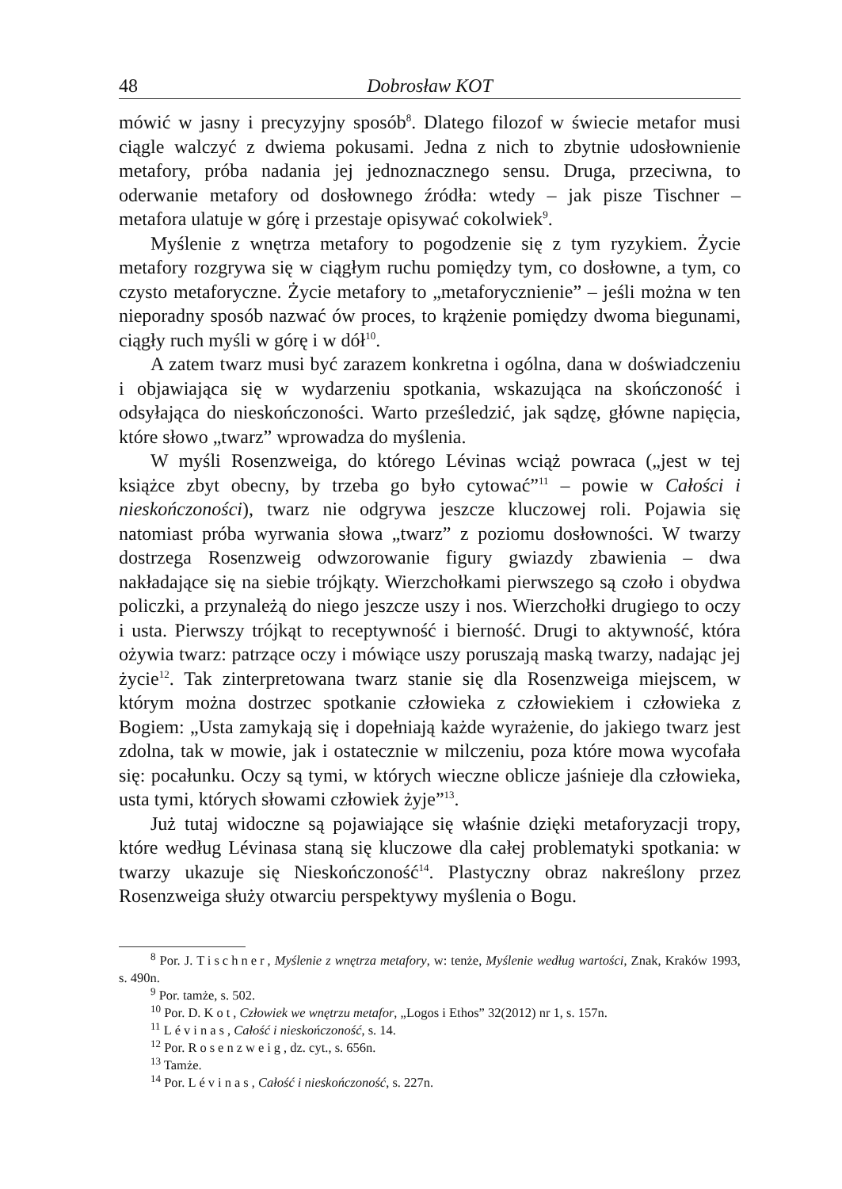48 Dobrosław KOT
mówić w jasny i precyzyjny sposób<sup>8</sup>. Dlatego filozof w świecie metafor musi ciągle walczyć z dwiema pokusami. Jedna z nich to zbytnie udosłownienie metafory, próba nadania jej jednoznacznego sensu. Druga, przeciwna, to oderwanie metafory od dosłownego źródła: wtedy – jak pisze Tischner – metafora ulatuje w górę i przestaje opisywać cokolwiek<sup>9</sup>.
Myślenie z wnętrza metafory to pogodzenie się z tym ryzykiem. Życie metafory rozgrywa się w ciągłym ruchu pomiędzy tym, co dosłowne, a tym, co czysto metaforyczne. Życie metafory to „metaforycznienie” – jeśli można w ten nieporadny sposób nazwać ów proces, to krążenie pomiędzy dwoma biegunami, ciągły ruch myśli w górę i w dół<sup>10</sup>.
A zatem twarz musi być zarazem konkretna i ogólna, dana w doświadczeniu i objawiająca się w wydarzeniu spotkania, wskazująca na skończoność i odsyłająca do nieskończoności. Warto prześledzić, jak sądzę, główne napięcia, które słowo „twarz” wprowadza do myślenia.
W myśli Rosenzweiga, do którego Lévinas wciąż powraca („jest w tej książce zbyt obecny, by trzeba go było cytować”<sup>11</sup> – powie w Całości i nieskończoności), twarz nie odgrywa jeszcze kluczowej roli. Pojawia się natomiast próba wyrwania słowa „twarz” z poziomu dosłowności. W twarzy dostrzega Rosenzweig odwzorowanie figury gwiazdy zbawienia – dwa nakładające się na siebie trójkąty. Wierzchołkami pierwszego są czoło i obydwa policzki, a przynależą do niego jeszcze uszy i nos. Wierzchołki drugiego to oczy i usta. Pierwszy trójkąt to receptywność i bierność. Drugi to aktywność, która ożywia twarz: patrzące oczy i mówiące uszy poruszają maską twarzy, nadając jej życie<sup>12</sup>. Tak zinterpretowana twarz stanie się dla Rosenzweiga miejscem, w którym można dostrzec spotkanie człowieka z człowiekiem i człowieka z Bogiem: „Usta zamykają się i dopełniają każde wyrażenie, do jakiego twarz jest zdolna, tak w mowie, jak i ostatecznie w milczeniu, poza które mowa wycofała się: pocałunku. Oczy są tymi, w których wieczne oblicze jaśnieje dla człowieka, usta tymi, których słowami człowiek żyje”<sup>13</sup>.
Już tutaj widoczne są pojawiające się właśnie dzięki metaforyzacji tropy, które według Lévinasa staną się kluczowe dla całej problematyki spotkania: w twarzy ukazuje się Nieskończoność<sup>14</sup>. Plastyczny obraz nakreślony przez Rosenzweiga służy otwarciu perspektywy myślenia o Bogu.
<sup>8</sup> Por. J. Tischner, Myślenie z wnętrza metafory, w: tenże, Myślenie według wartości, Znak, Kraków 1993, s. 490n.
<sup>9</sup> Por. tamże, s. 502.
<sup>10</sup> Por. D. Kot, Człowiek we wnętrzu metafor, „Logos i Ethos” 32(2012) nr 1, s. 157n.
<sup>11</sup> Lévinas, Całość i nieskończoność, s. 14.
<sup>12</sup> Por. Rosenzweig, dz. cyt., s. 656n.
<sup>13</sup> Tamże.
<sup>14</sup> Por. Lévinas, Całość i nieskończoność, s. 227n.